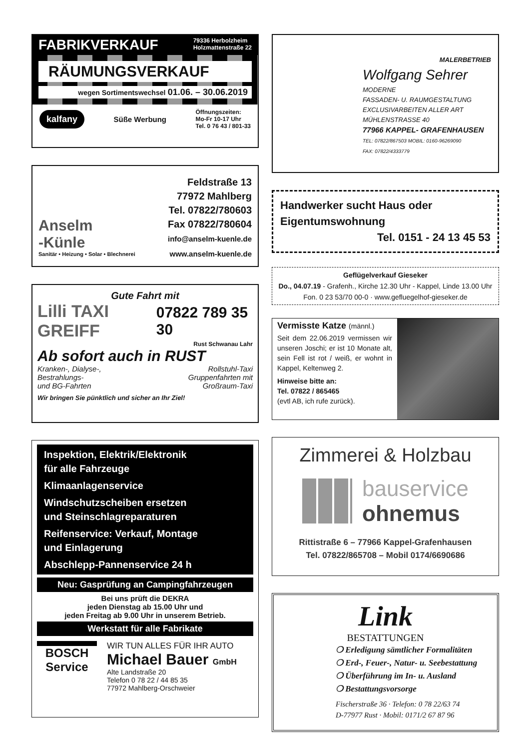FABRIKVERKAUF 79336 Herbolzheim
Holzmattenstraße 22
RÄUMUNGSVERKAUF
wegen Sortimentswechsel 01.06. – 30.06.2019
kalfany Süße Werbung Öffnungszeiten:
Mo-Fr 10-17 Uhr
Tel. 0 76 43 / 801-33
Anselm
-Künle
Sanitär • Heizung • Solar • Blechnerei
Feldstraße 13
77972 Mahlberg
Tel. 07822/780603
Fax 07822/780604
info@anselm-kuenle.de
www.anselm-kuenle.de
Gute Fahrt mit
Lilli TAXI GREIFF 07822 789 35 30
Rust Schwanau Lahr
Ab sofort auch in RUST
Kranken-, Dialyse-,
Bestrahlungs-
und BG-Fahrten Rollstuhl-Taxi
Gruppenfahrten mit
Großraum-Taxi
Wir bringen Sie pünktlich und sicher an Ihr Ziel!
Inspektion, Elektrik/Elektronik
für alle Fahrzeuge
Klimaanlagenservice
Windschutzscheiben ersetzen
und Steinschlagreparaturen
Reifenservice: Verkauf, Montage
und Einlagerung
Abschlepp-Pannenservice 24 h
Neu: Gasprüfung an Campingfahrzeugen
Bei uns prüft die DEKRA
jeden Dienstag ab 15.00 Uhr und
jeden Freitag ab 9.00 Uhr in unserem Betrieb.
Werkstatt für alle Fabrikate
BOSCH
Service
WIR TUN ALLES FÜR IHR AUTO
Michael Bauer GmbH
Alte Landstraße 20
Telefon 0 78 22 / 44 85 35
77972 Mahlberg-Orschweier
MALERBETRIEB
Wolfgang Sehrer
MODERNE
FASSADEN- U. RAUMGESTALTUNG
EXCLUSIVARBEITEN ALLER ART
MÜHLENSTRASSE 40
77966 KAPPEL- GRAFENHAUSEN
TEL: 07822/867503 MOBIL: 0160-96269090
FAX: 07822/4333779
Handwerker sucht Haus oder
Eigentumswohnung
Tel. 0151 - 24 13 45 53
Geflügelverkauf Gieseker
Do., 04.07.19 - Grafenh., Kirche 12.30 Uhr - Kappel, Linde 13.00 Uhr
Fon. 0 23 53/70 00-0 · www.gefluegelhof-gieseker.de
Vermisste Katze (männl.)
Seit dem 22.06.2019 vermissen wir unseren Joschi; er ist 10 Monate alt, sein Fell ist rot / weiß, er wohnt in Kappel, Keltenweg 2.
Hinweise bitte an:
Tel. 07822 / 865465
(evtl AB, ich rufe zurück).
Zimmerei & Holzbau
bauservice
ohnemus
Rittistraße 6 – 77966 Kappel-Grafenhausen
Tel. 07822/865708 – Mobil 0174/6690686
Link
BESTATTUNGEN
❍ Erledigung sämtlicher Formalitäten
❍ Erd-, Feuer-, Natur- u. Seebestattung
❍ Überführung im In- u. Ausland
❍ Bestattungsvorsorge
Fischerstraße 36 · Telefon: 0 78 22/63 74
D-77977 Rust · Mobil: 0171/2 67 87 96